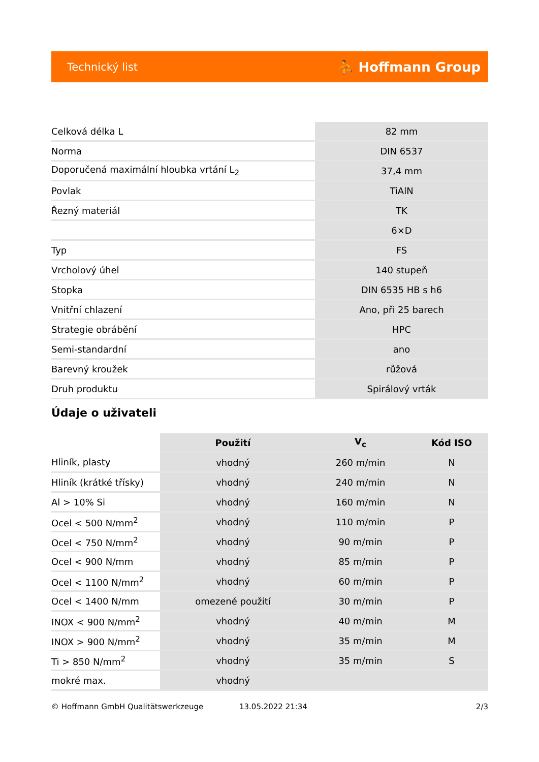Technický list ⛹ Hoffmann Group
| Celková délka L | 82 mm |
| Norma | DIN 6537 |
| Doporučená maximální hloubka vrtání L<sub>2</sub> | 37,4 mm |
| Povlak | TiAlN |
| Řezný materiál | TK |
| | 6×D |
| Typ | FS |
| Vrcholový úhel | 140 stupeň |
| Stopka | DIN 6535 HB s h6 |
| Vnitřní chlazení | Ano, při 25 barech |
| Strategie obrábění | HPC |
| Semi-standardní | ano |
| Barevný kroužek | růžová |
| Druh produktu | Spirálový vrták |
Údaje o uživateli
| | Použití | V<sub>c</sub> | Kód ISO |
| --- | --- | --- | --- |
| Hliník, plasty | vhodný | 260 m/min | N |
| Hliník (krátké třísky) | vhodný | 240 m/min | N |
| Al > 10% Si | vhodný | 160 m/min | N |
| Ocel < 500 N/mm<sup>2</sup> | vhodný | 110 m/min | P |
| Ocel < 750 N/mm<sup>2</sup> | vhodný | 90 m/min | P |
| Ocel < 900 N/mm | vhodný | 85 m/min | P |
| Ocel < 1100 N/mm<sup>2</sup> | vhodný | 60 m/min | P |
| Ocel < 1400 N/mm | omezené použití | 30 m/min | P |
| INOX < 900 N/mm<sup>2</sup> | vhodný | 40 m/min | M |
| INOX > 900 N/mm<sup>2</sup> | vhodný | 35 m/min | M |
| Ti > 850 N/mm<sup>2</sup> | vhodný | 35 m/min | S |
| mokré max. | vhodný | | |
© Hoffmann GmbH Qualitätswerkzeuge 13.05.2022 21:34 2/3